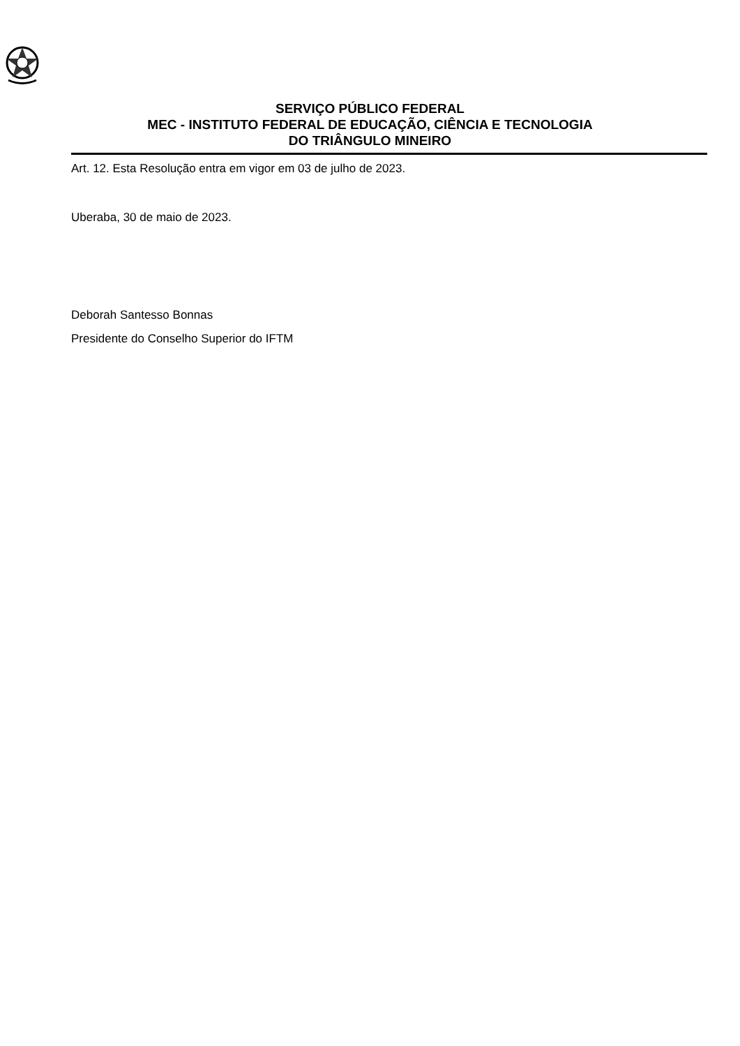SERVIÇO PÚBLICO FEDERAL
MEC - INSTITUTO FEDERAL DE EDUCAÇÃO, CIÊNCIA E TECNOLOGIA
DO TRIÂNGULO MINEIRO
Art. 12. Esta Resolução entra em vigor em 03 de julho de 2023.
Uberaba, 30 de maio de 2023.
Deborah Santesso Bonnas
Presidente do Conselho Superior do IFTM